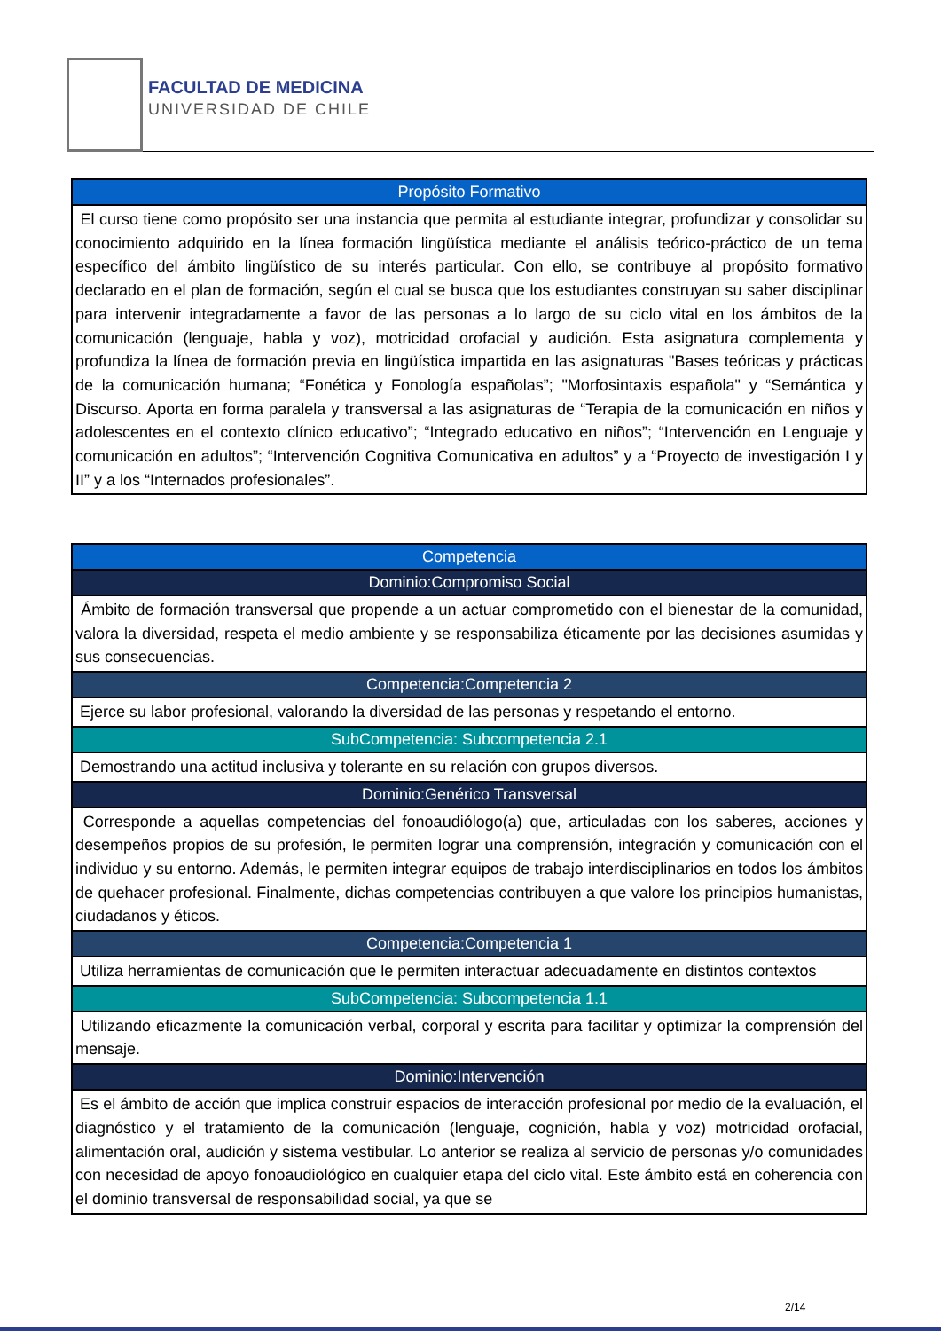FACULTAD DE MEDICINA
UNIVERSIDAD DE CHILE
| Propósito Formativo |
| --- |
| El curso tiene como propósito ser una instancia que permita al estudiante integrar, profundizar y consolidar su conocimiento adquirido en la línea formación lingüística mediante el análisis teórico-práctico de un tema específico del ámbito lingüístico de su interés particular. Con ello, se contribuye al propósito formativo declarado en el plan de formación, según el cual se busca que los estudiantes construyan su saber disciplinar para intervenir integradamente a favor de las personas a lo largo de su ciclo vital en los ámbitos de la comunicación (lenguaje, habla y voz), motricidad orofacial y audición. Esta asignatura complementa y profundiza la línea de formación previa en lingüística impartida en las asignaturas "Bases teóricas y prácticas de la comunicación humana; “Fonética y Fonología españolas”; "Morfosintaxis española" y “Semántica y Discurso. Aporta en forma paralela y transversal a las asignaturas de “Terapia de la comunicación en niños y adolescentes en el contexto clínico educativo”; “Integrado educativo en niños”; “Intervención en Lenguaje y comunicación en adultos”; “Intervención Cognitiva Comunicativa en adultos” y a “Proyecto de investigación I y II” y a los “Internados profesionales”. |
| Competencia |
| --- |
| Dominio:Compromiso Social |
| Ámbito de formación transversal que propende a un actuar comprometido con el bienestar de la comunidad, valora la diversidad, respeta el medio ambiente y se responsabiliza éticamente por las decisiones asumidas y sus consecuencias. |
| Competencia:Competencia 2 |
| Ejerce su labor profesional, valorando la diversidad de las personas y respetando el entorno. |
| SubCompetencia: Subcompetencia 2.1 |
| Demostrando una actitud inclusiva y tolerante en su relación con grupos diversos. |
| Dominio:Genérico Transversal |
| Corresponde a aquellas competencias del fonoaudiólogo(a) que, articuladas con los saberes, acciones y desempeños propios de su profesión, le permiten lograr una comprensión, integración y comunicación con el individuo y su entorno. Además, le permiten integrar equipos de trabajo interdisciplinarios en todos los ámbitos de quehacer profesional. Finalmente, dichas competencias contribuyen a que valore los principios humanistas, ciudadanos y éticos. |
| Competencia:Competencia 1 |
| Utiliza herramientas de comunicación que le permiten interactuar adecuadamente en distintos contextos |
| SubCompetencia: Subcompetencia 1.1 |
| Utilizando eficazmente la comunicación verbal, corporal y escrita para facilitar y optimizar la comprensión del mensaje. |
| Dominio:Intervención |
| Es el ámbito de acción que implica construir espacios de interacción profesional por medio de la evaluación, el diagnóstico y el tratamiento de la comunicación (lenguaje, cognición, habla y voz) motricidad orofacial, alimentación oral, audición y sistema vestibular. Lo anterior se realiza al servicio de personas y/o comunidades con necesidad de apoyo fonoaudiológico en cualquier etapa del ciclo vital. Este ámbito está en coherencia con el dominio transversal de responsabilidad social, ya que se |
2/14